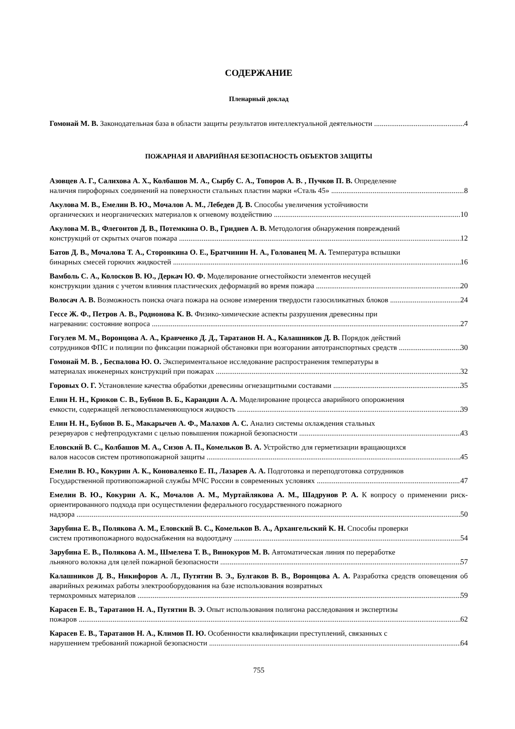СОДЕРЖАНИЕ
Пленарный доклад
Гомонай М. В. Законодательная база в области защиты результатов интеллектуальной деятельности 4
ПОЖАРНАЯ И АВАРИЙНАЯ БЕЗОПАСНОСТЬ ОБЪЕКТОВ ЗАЩИТЫ
Азовцев А. Г., Салихова А. Х., Колбашов М. А., Сырбу С. А., Топоров А. В. , Пучков П. В. Определение
наличия пирофорных соединений на поверхности стальных пластин марки «Сталь 45» 8
Акулова М. В., Емелин В. Ю., Мочалов А. М., Лебедев Д. В. Способы увеличения устойчивости
органических и неорганических материалов к огневому воздействию 10
Акулова М. В., Флегонтов Д. В., Потемкина О. В., Гриднев А. В. Методология обнаружения повреждений
конструкций от скрытых очагов пожара 12
Батов Д. В., Мочалова Т. А., Сторонкина О. Е., Братчинин Н. А., Голованец М. А. Температура вспышки
бинарных смесей горючих жидкостей 16
Вамболь С. А., Колосков В. Ю., Деркач Ю. Ф. Моделирование огнестойкости элементов несущей
конструкции здания с учетом влияния пластических деформаций во время пожара 20
Волосач А. В. Возможность поиска очага пожара на основе измерения твердости газосиликатных блоков 24
Гессе Ж. Ф., Петров А. В., Родионова К. В. Физико-химические аспекты разрушения древесины при
нагревании: состояние вопроса 27
Гогулев М. М., Воронцова А. А., Кравченко Д. Д., Таратанов Н. А., Калашников Д. В. Порядок действий
сотрудников ФПС и полиции по фиксации пожарной обстановки при возгорании автотранспортных средств 30
Гомонай М. В. , Беспалова Ю. О. Экспериментальное исследование распространения температуры в
материалах инженерных конструкций при пожарах 32
Горовых О. Г. Установление качества обработки древесины огнезащитными составами 35
Елин Н. Н., Крюков С. В., Бубнов В. Б., Карандин А. А. Моделирование процесса аварийного опорожнения
емкости, содержащей легковоспламеняющуюся жидкость 39
Елин Н. Н., Бубнов В. Б., Макарычев А. Ф., Малахов А. С. Анализ системы охлаждения стальных
резервуаров с нефтепродуктами с целью повышения пожарной безопасности 43
Еловский В. С., Колбашов М. А., Сизов А. П., Комельков В. А. Устройство для герметизации вращающихся
валов насосов систем противопожарной защиты 45
Емелин В. Ю., Кокурин А. К., Коноваленко Е. П., Лазарев А. А. Подготовка и переподготовка сотрудников
Государственной противопожарной службы МЧС России в современных условиях 47
Емелин В. Ю., Кокурин А. К., Мочалов А. М., Муртайлякова А. М., Шадрунов Р. А. К вопросу о применении риск-ориентированного подхода при осуществлении федерального государственного пожарного
надзора 50
Зарубина Е. В., Полякова А. М., Еловский В. С., Комельков В. А., Архангельский К. Н. Способы проверки
систем противопожарного водоснабжения на водоотдачу 54
Зарубина Е. В., Полякова А. М., Шмелева Т. В., Винокуров М. В. Автоматическая линия по переработке
льняного волокна для целей пожарной безопасности 57
Калашников Д. В., Никифоров А. Л., Путятин В. Э., Булгаков В. В., Воронцова А. А. Разработка средств оповещения об аварийных режимах работы электрооборудования на базе использования возвратных
термохромных материалов 59
Карасев Е. В., Таратанов Н. А., Путятин В. Э. Опыт использования полигона расследования и экспертизы
пожаров 62
Карасев Е. В., Таратанов Н. А., Климов П. Ю. Особенности квалификации преступлений, связанных с
нарушением требований пожарной безопасности 64
755